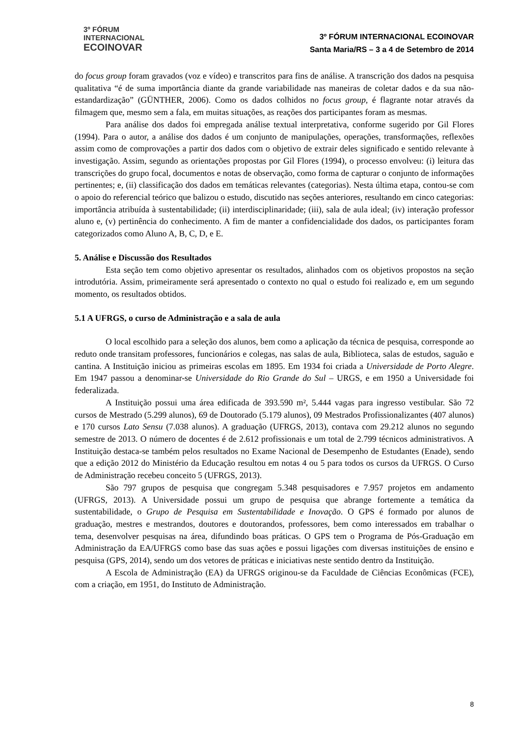3º FÓRUM
INTERNACIONAL
ECOINOVAR
3º FÓRUM INTERNACIONAL ECOINOVAR
Santa Maria/RS – 3 a 4 de Setembro de 2014
do focus group foram gravados (voz e vídeo) e transcritos para fins de análise. A transcrição dos dados na pesquisa qualitativa “é de suma importância diante da grande variabilidade nas maneiras de coletar dados e da sua não-estandardização” (GÜNTHER, 2006). Como os dados colhidos no focus group, é flagrante notar através da filmagem que, mesmo sem a fala, em muitas situações, as reações dos participantes foram as mesmas.
Para análise dos dados foi empregada análise textual interpretativa, conforme sugerido por Gil Flores (1994). Para o autor, a análise dos dados é um conjunto de manipulações, operações, transformações, reflexões assim como de comprovações a partir dos dados com o objetivo de extrair deles significado e sentido relevante à investigação. Assim, segundo as orientações propostas por Gil Flores (1994), o processo envolveu: (i) leitura das transcrições do grupo focal, documentos e notas de observação, como forma de capturar o conjunto de informações pertinentes; e, (ii) classificação dos dados em temáticas relevantes (categorias). Nesta última etapa, contou-se com o apoio do referencial teórico que balizou o estudo, discutido nas seções anteriores, resultando em cinco categorias: importância atribuída à sustentabilidade; (ii) interdisciplinaridade; (iii), sala de aula ideal; (iv) interação professor aluno e, (v) pertinência do conhecimento. A fim de manter a confidencialidade dos dados, os participantes foram categorizados como Aluno A, B, C, D, e E.
5. Análise e Discussão dos Resultados
Esta seção tem como objetivo apresentar os resultados, alinhados com os objetivos propostos na seção introdutória. Assim, primeiramente será apresentado o contexto no qual o estudo foi realizado e, em um segundo momento, os resultados obtidos.
5.1 A UFRGS, o curso de Administração e a sala de aula
O local escolhido para a seleção dos alunos, bem como a aplicação da técnica de pesquisa, corresponde ao reduto onde transitam professores, funcionários e colegas, nas salas de aula, Biblioteca, salas de estudos, saguão e cantina. A Instituição iniciou as primeiras escolas em 1895. Em 1934 foi criada a Universidade de Porto Alegre. Em 1947 passou a denominar-se Universidade do Rio Grande do Sul – URGS, e em 1950 a Universidade foi federalizada.
A Instituição possui uma área edificada de 393.590 m², 5.444 vagas para ingresso vestibular. São 72 cursos de Mestrado (5.299 alunos), 69 de Doutorado (5.179 alunos), 09 Mestrados Profissionalizantes (407 alunos) e 170 cursos Lato Sensu (7.038 alunos). A graduação (UFRGS, 2013), contava com 29.212 alunos no segundo semestre de 2013. O número de docentes é de 2.612 profissionais e um total de 2.799 técnicos administrativos. A Instituição destaca-se também pelos resultados no Exame Nacional de Desempenho de Estudantes (Enade), sendo que a edição 2012 do Ministério da Educação resultou em notas 4 ou 5 para todos os cursos da UFRGS. O Curso de Administração recebeu conceito 5 (UFRGS, 2013).
São 797 grupos de pesquisa que congregam 5.348 pesquisadores e 7.957 projetos em andamento (UFRGS, 2013). A Universidade possui um grupo de pesquisa que abrange fortemente a temática da sustentabilidade, o Grupo de Pesquisa em Sustentabilidade e Inovação. O GPS é formado por alunos de graduação, mestres e mestrandos, doutores e doutorandos, professores, bem como interessados em trabalhar o tema, desenvolver pesquisas na área, difundindo boas práticas. O GPS tem o Programa de Pós-Graduação em Administração da EA/UFRGS como base das suas ações e possui ligações com diversas instituições de ensino e pesquisa (GPS, 2014), sendo um dos vetores de práticas e iniciativas neste sentido dentro da Instituição.
A Escola de Administração (EA) da UFRGS originou-se da Faculdade de Ciências Econômicas (FCE), com a criação, em 1951, do Instituto de Administração.
8